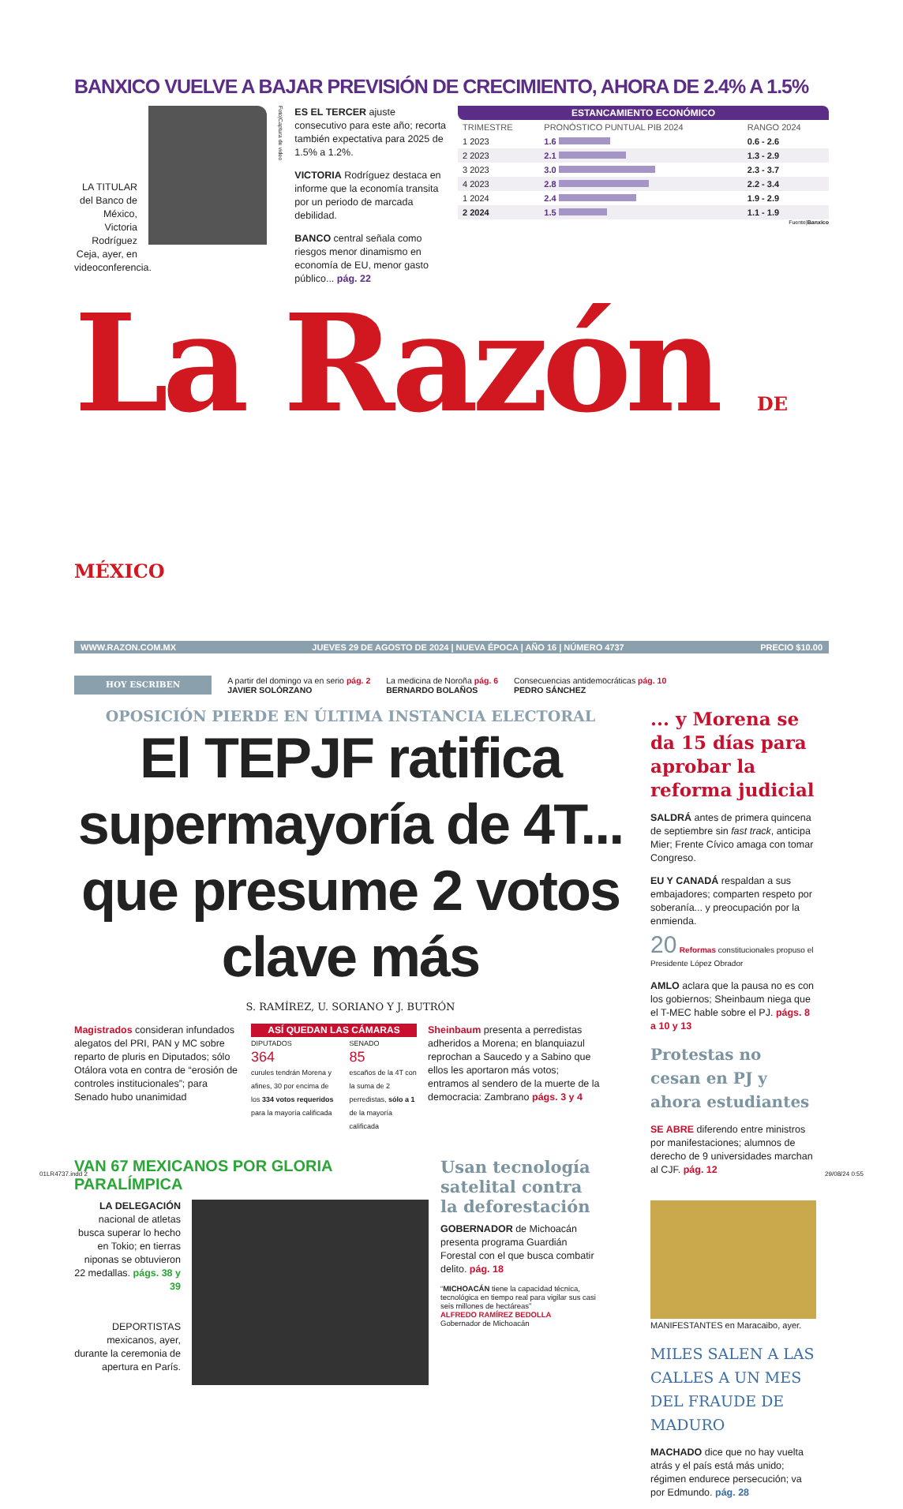BANXICO VUELVE A BAJAR PREVISIÓN DE CRECIMIENTO, AHORA DE 2.4% A 1.5%
LA TITULAR del Banco de México, Victoria Rodríguez Ceja, ayer, en videoconferencia.
Foto|Captura de video
ES EL TERCER ajuste consecutivo para este año; recorta también expectativa para 2025 de 1.5% a 1.2%.
VICTORIA Rodríguez destaca en informe que la economía transita por un periodo de marcada debilidad.
BANCO central señala como riesgos menor dinamismo en economía de EU, menor gasto público... pág. 22
ESTANCAMIENTO ECONÓMICO
| TRIMESTRE | PRONÓSTICO PUNTUAL PIB 2024 | RANGO 2024 |
| --- | --- | --- |
| 1 2023 | 1.6 | 0.6 - 2.6 |
| 2 2023 | 2.1 | 1.3 - 2.9 |
| 3 2023 | 3.0 | 2.3 - 3.7 |
| 4 2023 | 2.8 | 2.2 - 3.4 |
| 1 2024 | 2.4 | 1.9 - 2.9 |
| 2 2024 | 1.5 | 1.1 - 1.9 |
Fuente|Banxico
La Razón DE MÉXICO
WWW.RAZON.COM.MX JUEVES 29 DE AGOSTO DE 2024 | NUEVA ÉPOCA | AÑO 16 | NÚMERO 4737 PRECIO $10.00
HOY ESCRIBEN A partir del domingo va en serio pág. 2
JAVIER SOLÓRZANO La medicina de Noroña pág. 6
BERNARDO BOLAÑOS Consecuencias antidemocráticas pág. 10
PEDRO SÁNCHEZ
OPOSICIÓN PIERDE EN ÚLTIMA INSTANCIA ELECTORAL
El TEPJF ratifica supermayoría de 4T... que presume 2 votos clave más
S. RAMÍREZ, U. SORIANO Y J. BUTRÓN
Magistrados consideran infundados alegatos del PRI, PAN y MC sobre reparto de pluris en Diputados; sólo Otálora vota en contra de “erosión de controles institucionales”; para Senado hubo unanimidad
ASÍ QUEDAN LAS CÁMARAS
DIPUTADOS
364
curules tendrán Morena y afines, 30 por encima de los 334 votos requeridos para la mayoría calificada
SENADO
85
escaños de la 4T con la suma de 2 perredistas, sólo a 1 de la mayoría calificada
Sheinbaum presenta a perredistas adheridos a Morena; en blanquiazul reprochan a Saucedo y a Sabino que ellos les aportaron más votos; entramos al sendero de la muerte de la democracia: Zambrano págs. 3 y 4
VAN 67 MEXICANOS POR GLORIA PARALÍMPICA
LA DELEGACIÓN nacional de atletas busca superar lo hecho en Tokio; en tierras niponas se obtuvieron 22 medallas. págs. 38 y 39
DEPORTISTAS mexicanos, ayer, durante la ceremonia de apertura en París.
Usan tecnología satelital contra la deforestación
GOBERNADOR de Michoacán presenta programa Guardián Forestal con el que busca combatir delito. pág. 18
“MICHOACÁN tiene la capacidad técnica, tecnológica en tiempo real para vigilar sus casi seis millones de hectáreas”
ALFREDO RAMÍREZ BEDOLLA
Gobernador de Michoacán
... y Morena se da 15 días para aprobar la reforma judicial
SALDRÁ antes de primera quincena de septiembre sin fast track, anticipa Mier; Frente Cívico amaga con tomar Congreso.
EU Y CANADÁ respaldan a sus embajadores; comparten respeto por soberanía... y preocupación por la enmienda.
20 Reformas constitucionales propuso el Presidente López Obrador
AMLO aclara que la pausa no es con los gobiernos; Sheinbaum niega que el T-MEC hable sobre el PJ. págs. 8 a 10 y 13
Protestas no cesan en PJ y ahora estudiantes
SE ABRE diferendo entre ministros por manifestaciones; alumnos de derecho de 9 universidades marchan al CJF. pág. 12
MANIFESTANTES en Maracaibo, ayer.
MILES SALEN A LAS CALLES A UN MES DEL FRAUDE DE MADURO
MACHADO dice que no hay vuelta atrás y el país está más unido; régimen endurece persecución; va por Edmundo. pág. 28
01LR4737.indd 2 29/08/24 0:55